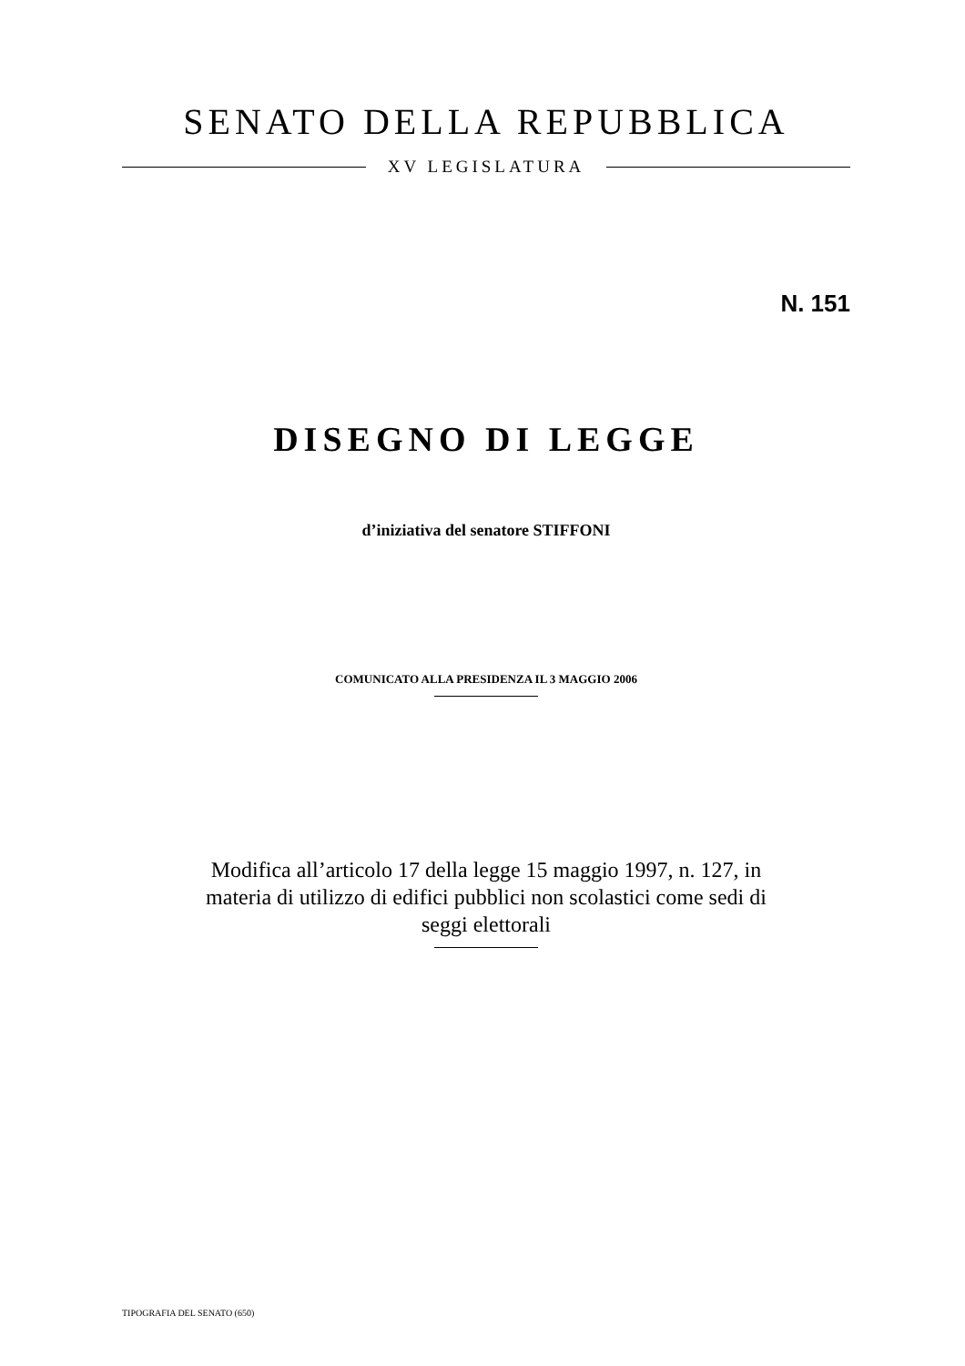SENATO DELLA REPUBBLICA
XV LEGISLATURA
N. 151
DISEGNO DI LEGGE
d’iniziativa del senatore STIFFONI
COMUNICATO ALLA PRESIDENZA IL 3 MAGGIO 2006
Modifica all’articolo 17 della legge 15 maggio 1997, n. 127, in materia di utilizzo di edifici pubblici non scolastici come sedi di seggi elettorali
TIPOGRAFIA DEL SENATO (650)